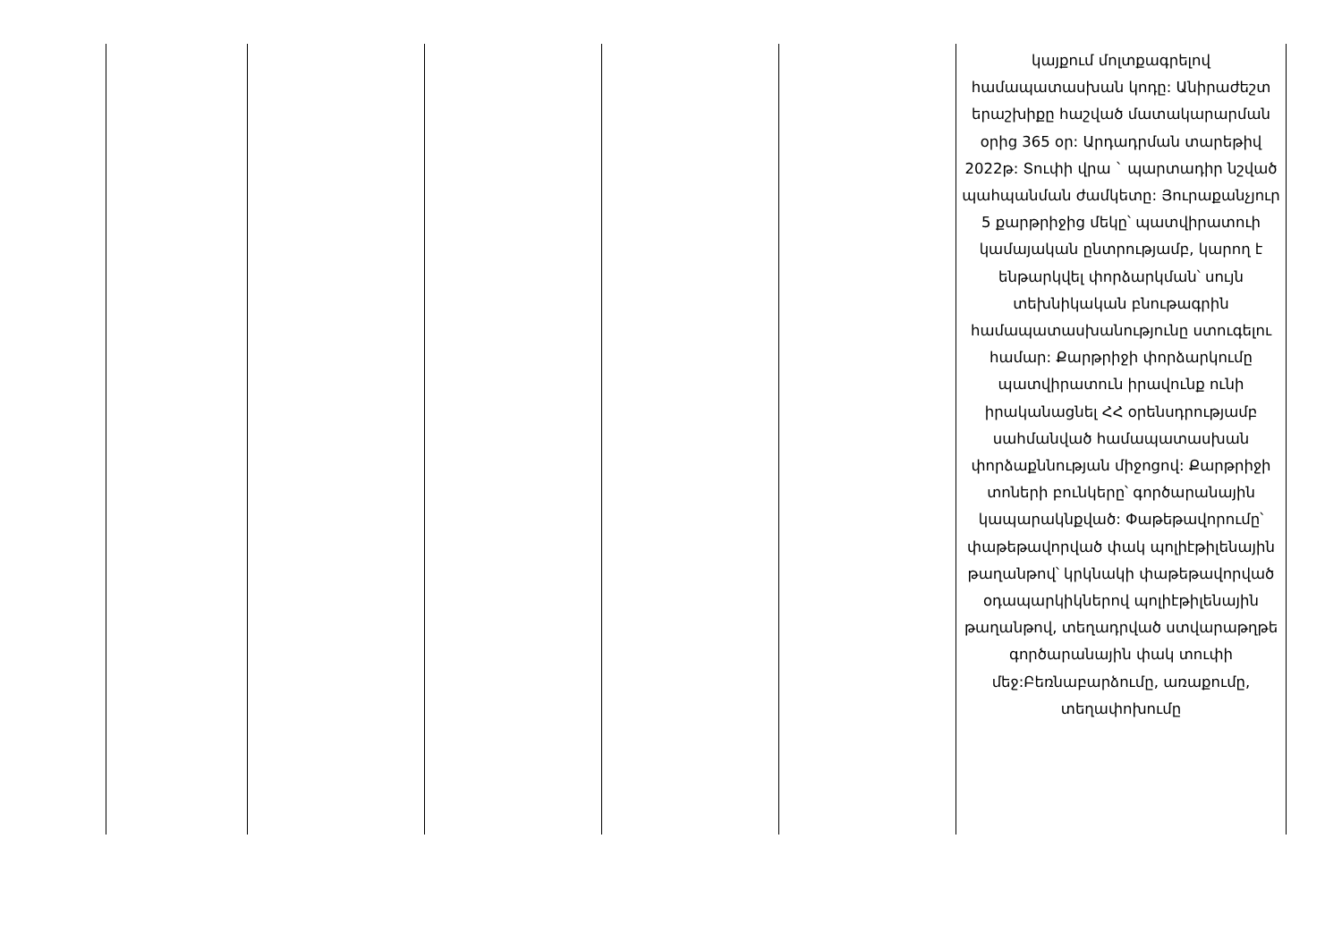| | | | | | կայքում մոլտքագրելով համապատասխան կոդը: Անիրաժեշտ երաշխիքը հաշված մատակարարման օրից 365 օր: Արդադրման տարեթիվ 2022թ: Տուփի վրա ` պարտադիր նշված պահպանման ժամկետը: Յուրաքանչյուր 5 քարթրիջից մեկը՝ պատվիրատուի կամայական ընտրությամբ, կարող է ենթարկվել փորձարկման՝ սույն տեխնիկական բնութագրին համապատասխանությունը ստուգելու համար: Քարթրիջի փորձարկումը պատվիրատուն իրավունք ունի իրականացնել ՀՀ օրենսդրությամբ սահմանված համապատասխան փորձաքննության միջոցով: Քարթրիջի տոների բունկերը՝ գործարանային կապարակնքված: Փաթեթավորումը՝ փաթեթավորված փակ պոլիէթիլենային թաղանթով՝ կրկնակի փաթեթավորված օդապարկիկներով պոլիէթիլենային թաղանթով, տեղադրված ստվարաթղթե գործարանային փակ տուփի մեջ:Բեռնաբարձումը, առաքումը, տեղափոխումը |